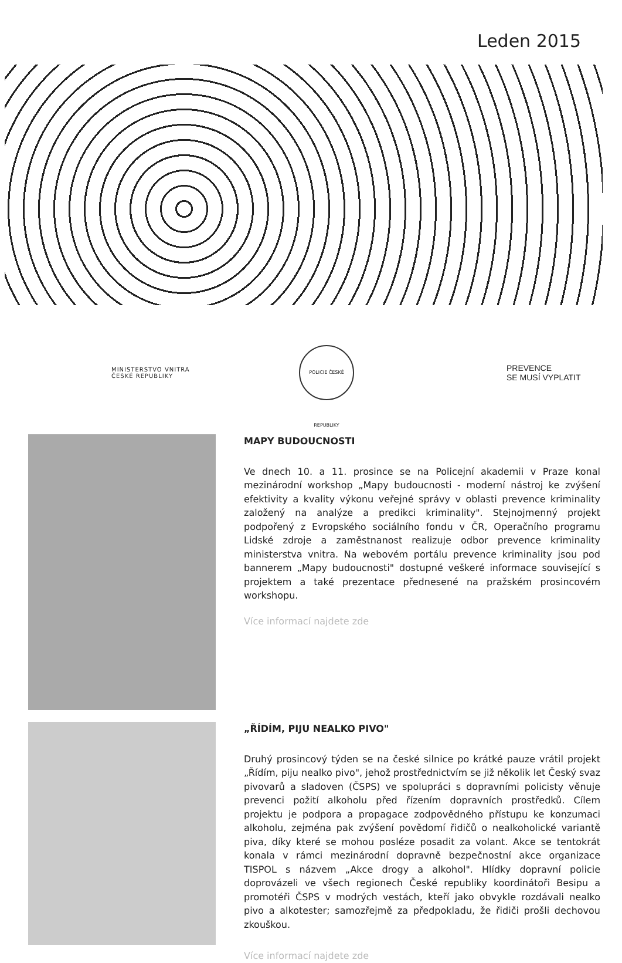Leden 2015
MINISTERSTVO VNITRA
ČESKÉ REPUBLIKY
POLICIE ČESKÉ REPUBLIKY
PREVENCE
SE MUSÍ VYPLATIT
MAPY BUDOUCNOSTI
Ve dnech 10. a 11. prosince se na Policejní akademii v Praze konal mezinárodní workshop „Mapy budoucnosti - moderní nástroj ke zvýšení efektivity a kvality výkonu veřejné správy v oblasti prevence kriminality založený na analýze a predikci kriminality". Stejnojmenný projekt podpořený z Evropského sociálního fondu v ČR, Operačního programu Lidské zdroje a zaměstnanost realizuje odbor prevence kriminality ministerstva vnitra. Na webovém portálu prevence kriminality jsou pod bannerem „Mapy budoucnosti" dostupné veškeré informace související s projektem a také prezentace přednesené na pražském prosincovém workshopu.
Více informací najdete zde
„ŘÍDÍM, PIJU NEALKO PIVO"
Druhý prosincový týden se na české silnice po krátké pauze vrátil projekt „Řídím, piju nealko pivo", jehož prostřednictvím se již několik let Český svaz pivovarů a sladoven (ČSPS) ve spolupráci s dopravními policisty věnuje prevenci požití alkoholu před řízením dopravních prostředků. Cílem projektu je podpora a propagace zodpovědného přístupu ke konzumaci alkoholu, zejména pak zvýšení povědomí řidičů o nealkoholické variantě piva, díky které se mohou posléze posadit za volant. Akce se tentokrát konala v rámci mezinárodní dopravně bezpečnostní akce organizace TISPOL s názvem „Akce drogy a alkohol". Hlídky dopravní policie doprovázeli ve všech regionech České republiky koordinátoři Besipu a promotéři ČSPS v modrých vestách, kteří jako obvykle rozdávali nealko pivo a alkotester; samozřejmě za předpokladu, že řidiči prošli dechovou zkouškou.
Více informací najdete zde